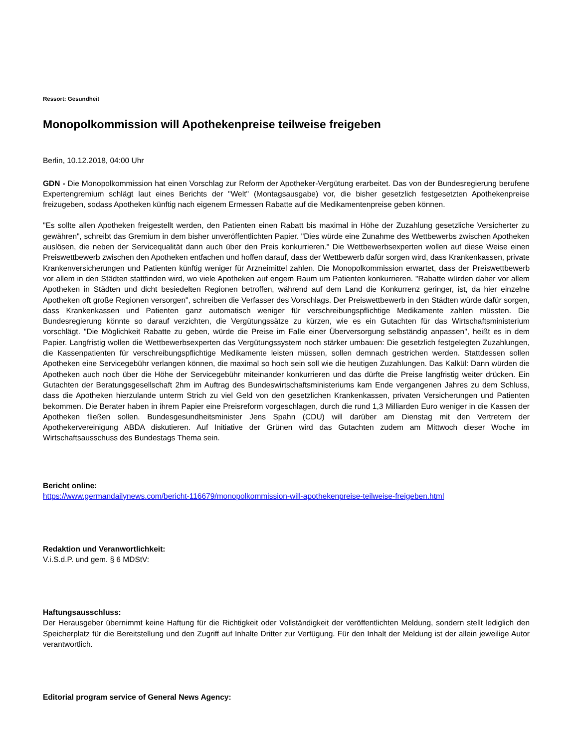Ressort: Gesundheit
Monopolkommission will Apothekenpreise teilweise freigeben
Berlin, 10.12.2018, 04:00 Uhr
GDN - Die Monopolkommission hat einen Vorschlag zur Reform der Apotheker-Vergütung erarbeitet. Das von der Bundesregierung berufene Expertengremium schlägt laut eines Berichts der "Welt" (Montagsausgabe) vor, die bisher gesetzlich festgesetzten Apothekenpreise freizugeben, sodass Apotheken künftig nach eigenem Ermessen Rabatte auf die Medikamentenpreise geben können.
"Es sollte allen Apotheken freigestellt werden, den Patienten einen Rabatt bis maximal in Höhe der Zuzahlung gesetzliche Versicherter zu gewähren", schreibt das Gremium in dem bisher unveröffentlichten Papier. "Dies würde eine Zunahme des Wettbewerbs zwischen Apotheken auslösen, die neben der Servicequalität dann auch über den Preis konkurrieren." Die Wettbewerbsexperten wollen auf diese Weise einen Preiswettbewerb zwischen den Apotheken entfachen und hoffen darauf, dass der Wettbewerb dafür sorgen wird, dass Krankenkassen, private Krankenversicherungen und Patienten künftig weniger für Arzneimittel zahlen. Die Monopolkommission erwartet, dass der Preiswettbewerb vor allem in den Städten stattfinden wird, wo viele Apotheken auf engem Raum um Patienten konkurrieren. "Rabatte würden daher vor allem Apotheken in Städten und dicht besiedelten Regionen betroffen, während auf dem Land die Konkurrenz geringer, ist, da hier einzelne Apotheken oft große Regionen versorgen", schreiben die Verfasser des Vorschlags. Der Preiswettbewerb in den Städten würde dafür sorgen, dass Krankenkassen und Patienten ganz automatisch weniger für verschreibungspflichtige Medikamente zahlen müssten. Die Bundesregierung könnte so darauf verzichten, die Vergütungssätze zu kürzen, wie es ein Gutachten für das Wirtschaftsministerium vorschlägt. "Die Möglichkeit Rabatte zu geben, würde die Preise im Falle einer Überversorgung selbständig anpassen", heißt es in dem Papier. Langfristig wollen die Wettbewerbsexperten das Vergütungssystem noch stärker umbauen: Die gesetzlich festgelegten Zuzahlungen, die Kassenpatienten für verschreibungspflichtige Medikamente leisten müssen, sollen demnach gestrichen werden. Stattdessen sollen Apotheken eine Servicegebühr verlangen können, die maximal so hoch sein soll wie die heutigen Zuzahlungen. Das Kalkül: Dann würden die Apotheken auch noch über die Höhe der Servicegebühr miteinander konkurrieren und das dürfte die Preise langfristig weiter drücken. Ein Gutachten der Beratungsgesellschaft 2hm im Auftrag des Bundeswirtschaftsministeriums kam Ende vergangenen Jahres zu dem Schluss, dass die Apotheken hierzulande unterm Strich zu viel Geld von den gesetzlichen Krankenkassen, privaten Versicherungen und Patienten bekommen. Die Berater haben in ihrem Papier eine Preisreform vorgeschlagen, durch die rund 1,3 Milliarden Euro weniger in die Kassen der Apotheken fließen sollen. Bundesgesundheitsminister Jens Spahn (CDU) will darüber am Dienstag mit den Vertretern der Apothekervereinigung ABDA diskutieren. Auf Initiative der Grünen wird das Gutachten zudem am Mittwoch dieser Woche im Wirtschaftsausschuss des Bundestags Thema sein.
Bericht online:
https://www.germandailynews.com/bericht-116679/monopolkommission-will-apothekenpreise-teilweise-freigeben.html
Redaktion und Veranwortlichkeit:
V.i.S.d.P. und gem. § 6 MDStV:
Haftungsausschluss:
Der Herausgeber übernimmt keine Haftung für die Richtigkeit oder Vollständigkeit der veröffentlichten Meldung, sondern stellt lediglich den Speicherplatz für die Bereitstellung und den Zugriff auf Inhalte Dritter zur Verfügung. Für den Inhalt der Meldung ist der allein jeweilige Autor verantwortlich.
Editorial program service of General News Agency: